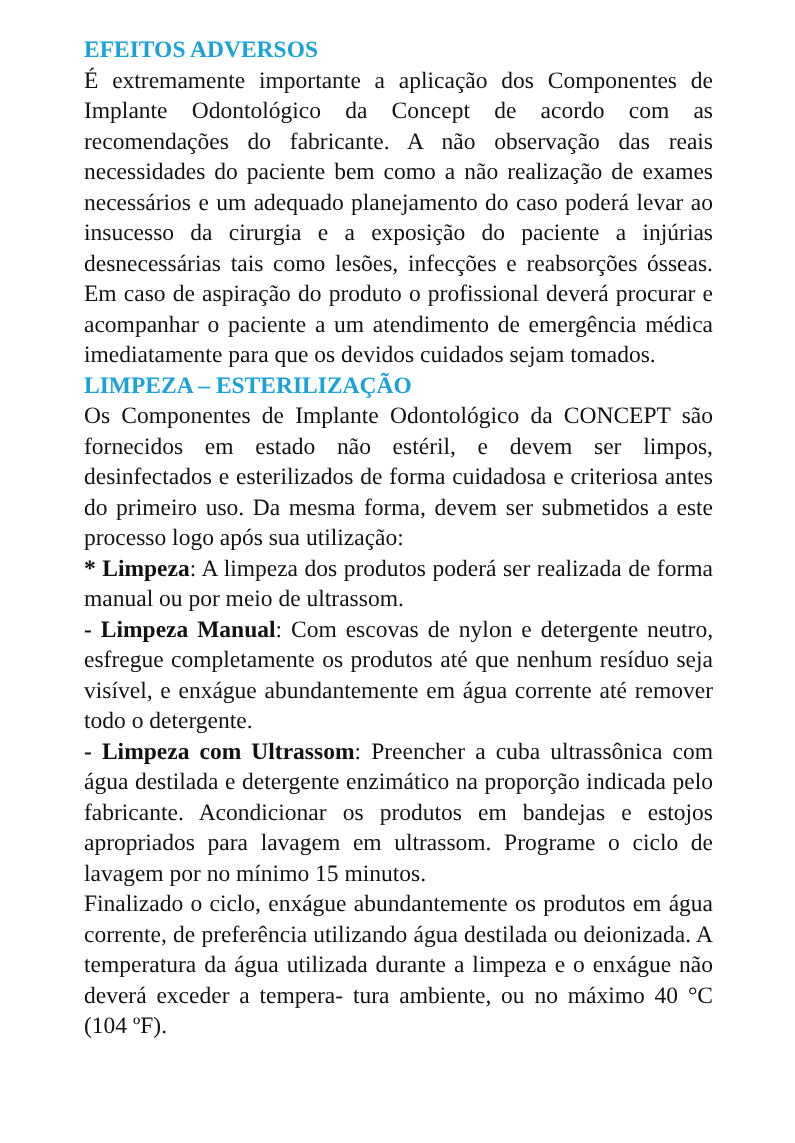EFEITOS ADVERSOS
É extremamente importante a aplicação dos Componentes de Implante Odontológico da Concept de acordo com as recomendações do fabricante. A não observação das reais necessidades do paciente bem como a não realização de exames necessários e um adequado planejamento do caso poderá levar ao insucesso da cirurgia e a exposição do paciente a injúrias desnecessárias tais como lesões, infecções e reabsorções ósseas. Em caso de aspiração do produto o profissional deverá procurar e acompanhar o paciente a um atendimento de emergência médica imediatamente para que os devidos cuidados sejam tomados.
LIMPEZA – ESTERILIZAÇÃO
Os Componentes de Implante Odontológico da CONCEPT são fornecidos em estado não estéril, e devem ser limpos, desinfectados e esterilizados de forma cuidadosa e criteriosa antes do primeiro uso. Da mesma forma, devem ser submetidos a este processo logo após sua utilização:
* Limpeza: A limpeza dos produtos poderá ser realizada de forma manual ou por meio de ultrassom.
- Limpeza Manual: Com escovas de nylon e detergente neutro, esfregue completamente os produtos até que nenhum resíduo seja visível, e enxágue abundantemente em água corrente até remover todo o detergente.
- Limpeza com Ultrassom: Preencher a cuba ultrassônica com água destilada e detergente enzimático na proporção indicada pelo fabricante. Acondicionar os produtos em bandejas e estojos apropriados para lavagem em ultrassom. Programe o ciclo de lavagem por no mínimo 15 minutos.
Finalizado o ciclo, enxágue abundantemente os produtos em água corrente, de preferência utilizando água destilada ou deionizada. A temperatura da água utilizada durante a limpeza e o enxágue não deverá exceder a tempera- tura ambiente, ou no máximo 40 °C (104 ºF).